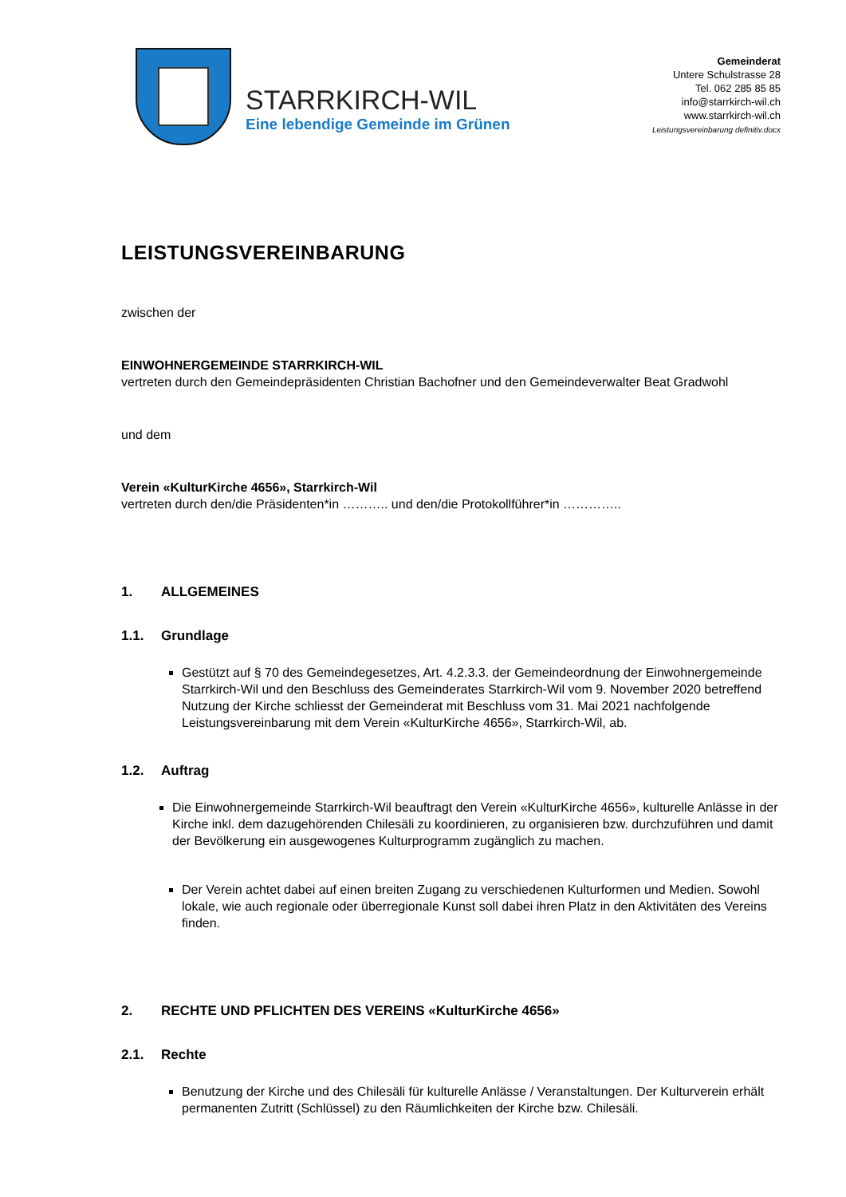STARRKIRCH-WIL
Eine lebendige Gemeinde im Grünen
Gemeinderat
Untere Schulstrasse 28
Tel. 062 285 85 85
info@starrkirch-wil.ch
www.starrkirch-wil.ch
Leistungsvereinbarung definitiv.docx
LEISTUNGSVEREINBARUNG
zwischen der
EINWOHNERGEMEINDE STARRKIRCH-WIL
vertreten durch den Gemeindepräsidenten Christian Bachofner und den Gemeindeverwalter Beat Gradwohl
und dem
Verein «KulturKirche 4656», Starrkirch-Wil
vertreten durch den/die Präsidenten*in ……….. und den/die Protokollführer*in …………..
1. ALLGEMEINES
1.1. Grundlage
Gestützt auf § 70 des Gemeindegesetzes, Art. 4.2.3.3. der Gemeindeordnung der Einwohnergemeinde Starrkirch-Wil und den Beschluss des Gemeinderates Starrkirch-Wil vom 9. November 2020 betreffend Nutzung der Kirche schliesst der Gemeinderat mit Beschluss vom 31. Mai 2021 nachfolgende Leistungsvereinbarung mit dem Verein «KulturKirche 4656», Starrkirch-Wil, ab.
1.2. Auftrag
Die Einwohnergemeinde Starrkirch-Wil beauftragt den Verein «KulturKirche 4656», kulturelle Anlässe in der Kirche inkl. dem dazugehörenden Chilesäli zu koordinieren, zu organisieren bzw. durchzuführen und damit der Bevölkerung ein ausgewogenes Kulturprogramm zugänglich zu machen.
Der Verein achtet dabei auf einen breiten Zugang zu verschiedenen Kulturformen und Medien. Sowohl lokale, wie auch regionale oder überregionale Kunst soll dabei ihren Platz in den Aktivitäten des Vereins finden.
2. RECHTE UND PFLICHTEN DES VEREINS «KulturKirche 4656»
2.1. Rechte
Benutzung der Kirche und des Chilesäli für kulturelle Anlässe / Veranstaltungen. Der Kulturverein erhält permanenten Zutritt (Schlüssel) zu den Räumlichkeiten der Kirche bzw. Chilesäli.